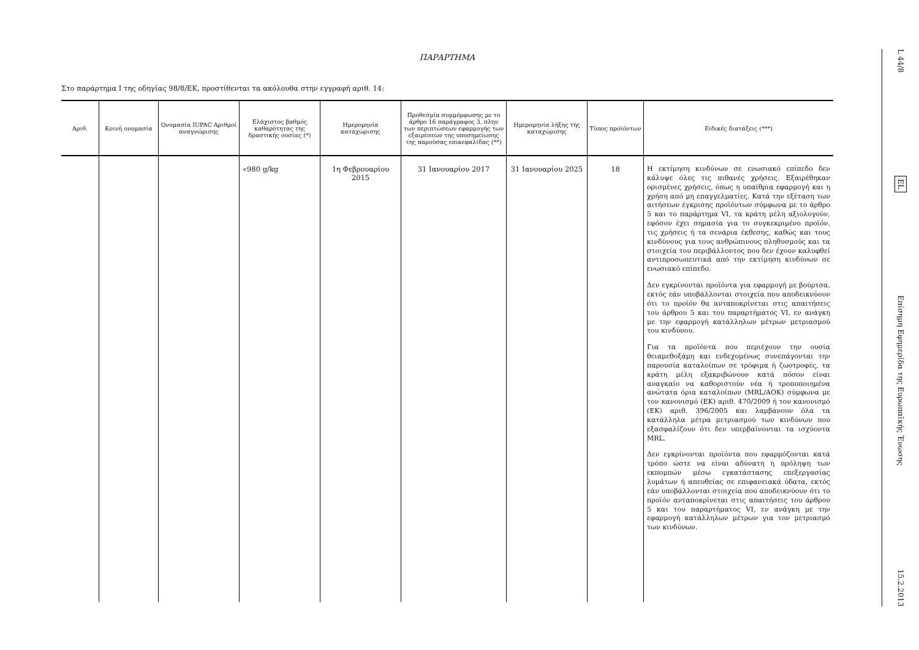ΠΑΡΑΡΤΗΜΑ
Στο παράρτημα I της οδηγίας 98/8/ΕΚ, προστίθενται τα ακόλουθα στην εγγραφή αριθ. 14:
| Αριθ. | Κοινή ονομασία | Ονομασία IUPAC Αριθμοί αναγνώρισης | Ελάχιστος βαθμός καθαρότητας της δραστικής ουσίας (*) | Ημερομηνία καταχώρισης | Προθεσμία συμμόρφωσης με το άρθρο 16 παράγραφος 3, πλην των περιπτώσεων εφαρμογής των εξαιρέσεων της υποσημείωσης της παρούσας επικεφαλίδας (**) | Ημερομηνία λήξης της καταχώρισης | Τύπος προϊόντων | Ειδικές διατάξεις (***) |
| --- | --- | --- | --- | --- | --- | --- | --- | --- |
| | | | «980 g/kg | 1η Φεβρουαρίου 2015 | 31 Ιανουαρίου 2017 | 31 Ιανουαρίου 2025 | 18 | Η εκτίμηση κινδύνων σε ενωσιακό επίπεδο δεν κάλυψε όλες τις πιθανές χρήσεις. Εξαιρέθηκαν ορισμένες χρήσεις, όπως η υπαίθρια εφαρμογή και η χρήση από μη επαγγελματίες. Κατά την εξέταση των αιτήσεων έγκρισης προϊόντων σύμφωνα με το άρθρο 5 και το παράρτημα VI, τα κράτη μέλη αξιολογούν, εφόσον έχει σημασία για το συγκεκριμένο προϊόν, τις χρήσεις ή τα σενάρια έκθεσης, καθώς και τους κινδύνους για τους ανθρώπινους πληθυσμούς και τα στοιχεία του περιβάλλοντος που δεν έχουν καλυφθεί αντιπροσωπευτικά από την εκτίμηση κινδύνων σε ενωσιακό επίπεδο. Δεν εγκρίνονται προϊόντα για εφαρμογή με βούρτσα, εκτός εάν υποβάλλονται στοιχεία που αποδεικνύουν ότι το προϊόν θα ανταποκρίνεται στις απαιτήσεις του άρθρου 5 και του παραρτήματος VI, εν ανάγκη με την εφαρμογή κατάλληλων μέτρων μετριασμού του κινδύνου. Για τα προϊόντα που περιέχουν την ουσία θειαμεθοξάμη και ενδεχομένως συνεπάγονται την παρουσία καταλοίπων σε τρόφιμα ή ζωοτροφές, τα κράτη μέλη εξακριβώνουν κατά πόσον είναι αναγκαίο να καθοριστούν νέα ή τροποποιημένα ανώτατα όρια καταλοίπων (MRL/ΑΟΚ) σύμφωνα με τον κανονισμό (ΕΚ) αριθ. 470/2009 ή τον κανονισμό (ΕΚ) αριθ. 396/2005 και λαμβάνουν όλα τα κατάλληλα μέτρα μετριασμού των κινδύνων που εξασφαλίζουν ότι δεν υπερβαίνονται τα ισχύοντα MRL. Δεν εγκρίνονται προϊόντα που εφαρμόζονται κατά τρόπο ώστε να είναι αδύνατη η πρόληψη των εκπομπών μέσω εγκατάστασης επεξεργασίας λυμάτων ή απευθείας σε επιφανειακά ύδατα, εκτός εάν υποβάλλονται στοιχεία που αποδεικνύουν ότι το προϊόν ανταποκρίνεται στις απαιτήσεις του άρθρου 5 και του παραρτήματος VI, εν ανάγκη με την εφαρμογή κατάλληλων μέτρων για τον μετριασμό των κινδύνων. |
L 44/8
EL
Επίσημη Εφημερίδα της Ευρωπαϊκής Ένωσης
15.2.2013